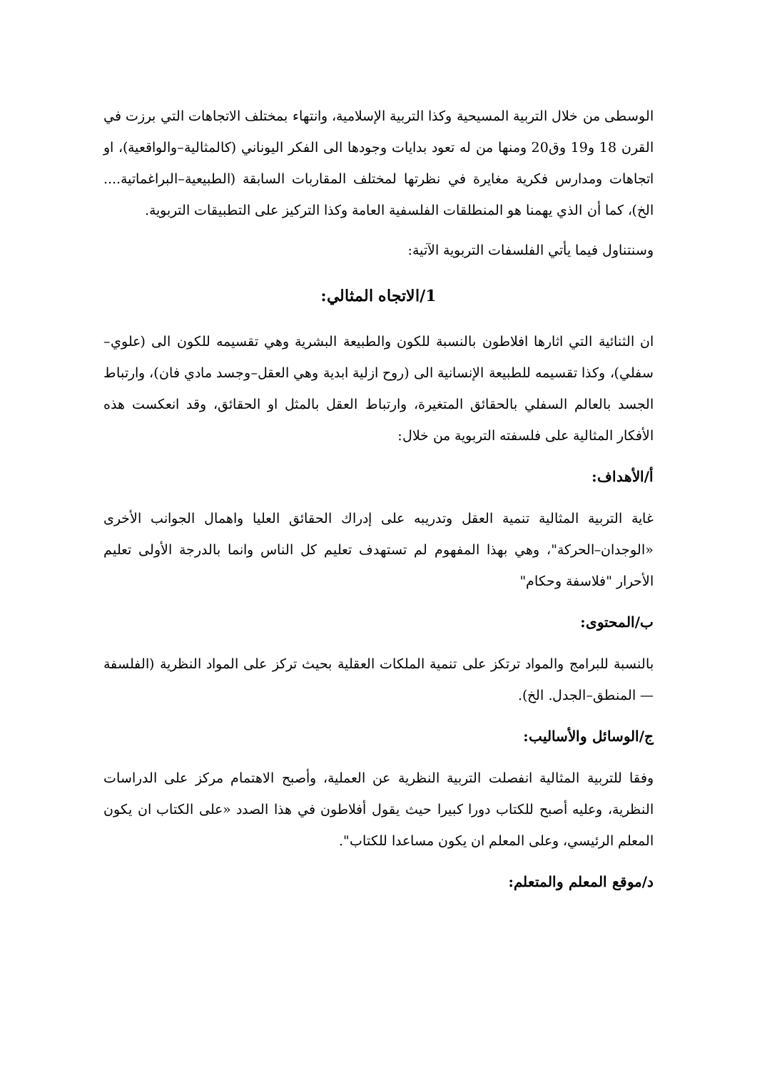الوسطى من خلال التربية المسيحية وكذا التربية الإسلامية، وانتهاء بمختلف الاتجاهات التي برزت في القرن 18 و19 وق20 ومنها من له تعود بدايات وجودها الى الفكر اليوناني (كالمثالية–والواقعية)، او اتجاهات ومدارس فكرية مغايرة في نظرتها لمختلف المقاربات السابقة (الطبيعية–البراغماتية.... الخ)، كما أن الذي يهمنا هو المنطلقات الفلسفية العامة وكذا التركيز على التطبيقات التربوية.
وسنتناول فيما يأتي الفلسفات التربوية الآتية:
1/الاتجاه المثالي:
ان الثنائية التي اثارها افلاطون بالنسبة للكون والطبيعة البشرية وهي تقسيمه للكون الى (علوي–سفلي)، وكذا تقسيمه للطبيعة الإنسانية الى (روح ازلية ابدية وهي العقل–وجسد مادي فان)، وارتباط الجسد بالعالم السفلي بالحقائق المتغيرة، وارتباط العقل بالمثل او الحقائق، وقد انعكست هذه الأفكار المثالية على فلسفته التربوية من خلال:
أ/الأهداف:
غاية التربية المثالية تنمية العقل وتدريبه على إدراك الحقائق العليا واهمال الجوانب الأخرى «الوجدان–الحركة"، وهي بهذا المفهوم لم تستهدف تعليم كل الناس وانما بالدرجة الأولى تعليم الأحرار "فلاسفة وحكام"
ب/المحتوى:
بالنسبة للبرامج والمواد ترتكز على تنمية الملكات العقلية بحيث تركز على المواد النظرية (الفلسفة — المنطق–الجدل. الخ).
ج/الوسائل والأساليب:
وفقا للتربية المثالية انفصلت التربية النظرية عن العملية، وأصبح الاهتمام مركز على الدراسات النظرية، وعليه أصبح للكتاب دورا كبيرا حيث يقول أفلاطون في هذا الصدد «على الكتاب ان يكون المعلم الرئيسي، وعلى المعلم ان يكون مساعدا للكتاب".
د/موقع المعلم والمتعلم: